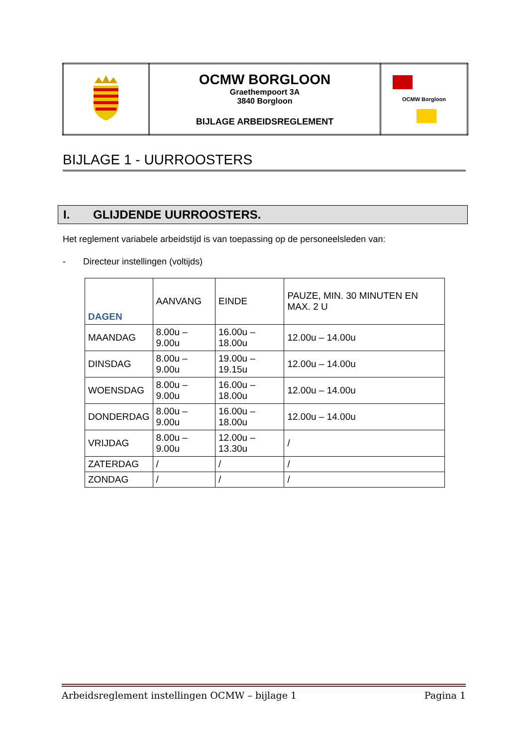| | OCMW BORGLOON Graethempoort 3A 3840 Borgloon BIJLAGE ARBEIDSREGLEMENT | OCMW Borgloon |
BIJLAGE 1 - UURROOSTERS
I. GLIJDENDE UURROOSTERS.
Het reglement variabele arbeidstijd is van toepassing op de personeelsleden van:
- Directeur instellingen (voltijds)
| DAGEN | AANVANG | EINDE | PAUZE, MIN. 30 MINUTEN EN MAX. 2 U |
| --- | --- | --- | --- |
| MAANDAG | 8.00u – 9.00u | 16.00u – 18.00u | 12.00u – 14.00u |
| DINSDAG | 8.00u – 9.00u | 19.00u – 19.15u | 12.00u – 14.00u |
| WOENSDAG | 8.00u – 9.00u | 16.00u – 18.00u | 12.00u – 14.00u |
| DONDERDAG | 8.00u – 9.00u | 16.00u – 18.00u | 12.00u – 14.00u |
| VRIJDAG | 8.00u – 9.00u | 12.00u – 13.30u | / |
| ZATERDAG | / | / | / |
| ZONDAG | / | / | / |
Arbeidsreglement instellingen OCMW – bijlage 1 Pagina 1